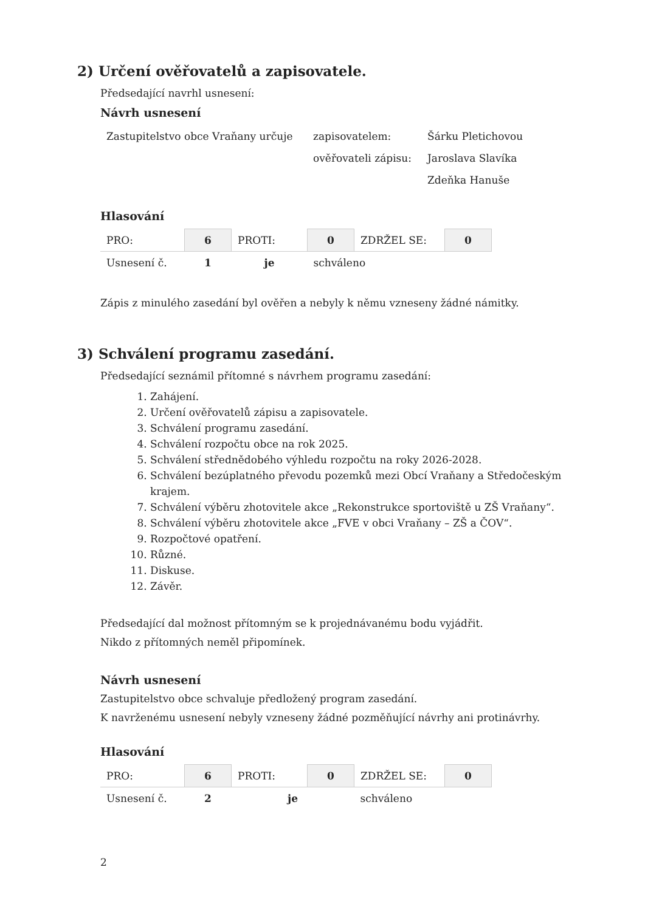2) Určení ověřovatelů a zapisovatele.
Předsedající navrhl usnesení:
Návrh usnesení
| Zastupitelstvo obce Vraňany určuje | zapisovatelem: | Šárku Pletichovou |
| | ověřovateli zápisu: | Jaroslava Slavíka |
| | | Zdeňka Hanuše |
Hlasování
| PRO: | 6 | PROTI: | 0 | ZDRŽEL SE: | 0 |
| Usnesení č. | 1 | je | schváleno | | |
Zápis z minulého zasedání byl ověřen a nebyly k němu vzneseny žádné námitky.
3) Schválení programu zasedání.
Předsedající seznámil přítomné s návrhem programu zasedání:
1. Zahájení.
2. Určení ověřovatelů zápisu a zapisovatele.
3. Schválení programu zasedání.
4. Schválení rozpočtu obce na rok 2025.
5. Schválení střednědobého výhledu rozpočtu na roky 2026-2028.
6. Schválení bezúplatného převodu pozemků mezi Obcí Vraňany a Středočeským krajem.
7. Schválení výběru zhotovitele akce „Rekonstrukce sportoviště u ZŠ Vraňany“.
8. Schválení výběru zhotovitele akce „FVE v obci Vraňany – ZŠ a ČOV“.
9. Rozpočtové opatření.
10. Různé.
11. Diskuse.
12. Závěr.
Předsedající dal možnost přítomným se k projednávanému bodu vyjádřit.
Nikdo z přítomných neměl připomínek.
Návrh usnesení
Zastupitelstvo obce schvaluje předložený program zasedání.
K navrženému usnesení nebyly vzneseny žádné pozměňující návrhy ani protinávrhy.
Hlasování
| PRO: | 6 | PROTI: | 0 | ZDRŽEL SE: | 0 |
| Usnesení č. | 2 | je | | schváleno | |
2